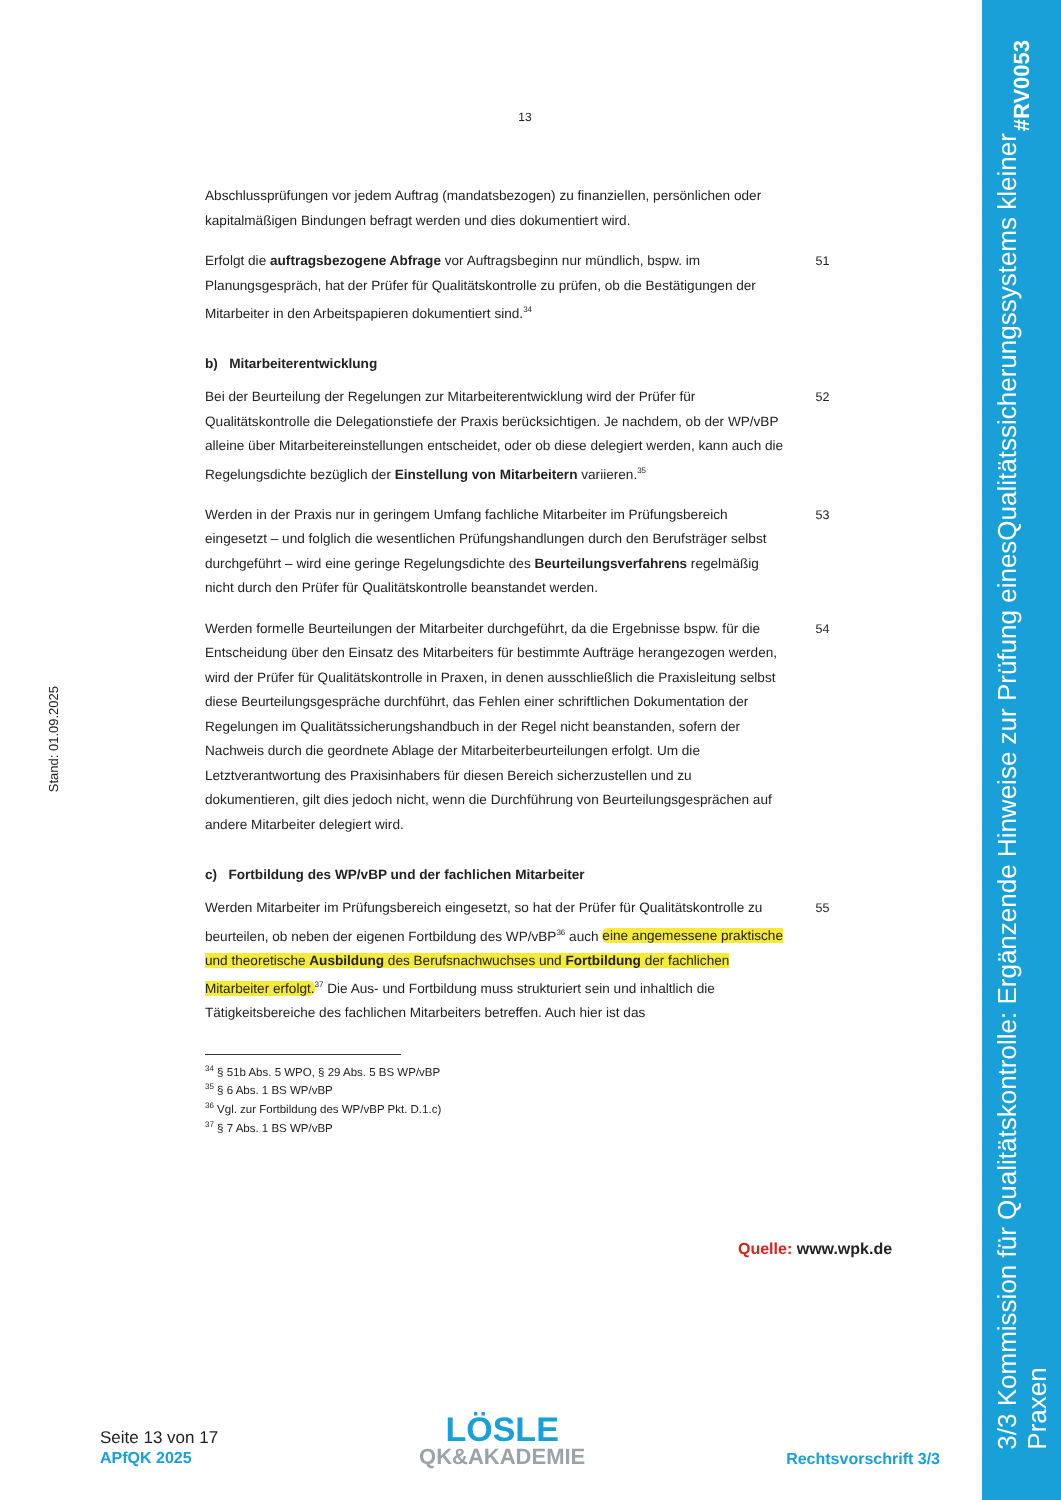Stand: 01.09.2025
13
Abschlussprüfungen vor jedem Auftrag (mandatsbezogen) zu finanziellen, persönlichen oder kapitalmäßigen Bindungen befragt werden und dies dokumentiert wird.
Erfolgt die auftragsbezogene Abfrage vor Auftragsbeginn nur mündlich, bspw. im Planungsgespräch, hat der Prüfer für Qualitätskontrolle zu prüfen, ob die Bestätigungen der Mitarbeiter in den Arbeitspapieren dokumentiert sind.<sup>34</sup>
51
b) Mitarbeiterentwicklung
Bei der Beurteilung der Regelungen zur Mitarbeiterentwicklung wird der Prüfer für Qualitätskontrolle die Delegationstiefe der Praxis berücksichtigen. Je nachdem, ob der WP/vBP alleine über Mitarbeitereinstellungen entscheidet, oder ob diese delegiert werden, kann auch die Regelungsdichte bezüglich der Einstellung von Mitarbeitern variieren.<sup>35</sup>
52
Werden in der Praxis nur in geringem Umfang fachliche Mitarbeiter im Prüfungsbereich eingesetzt – und folglich die wesentlichen Prüfungshandlungen durch den Berufsträger selbst durchgeführt – wird eine geringe Regelungsdichte des Beurteilungsverfahrens regelmäßig nicht durch den Prüfer für Qualitätskontrolle beanstandet werden.
53
Werden formelle Beurteilungen der Mitarbeiter durchgeführt, da die Ergebnisse bspw. für die Entscheidung über den Einsatz des Mitarbeiters für bestimmte Aufträge herangezogen werden, wird der Prüfer für Qualitätskontrolle in Praxen, in denen ausschließlich die Praxisleitung selbst diese Beurteilungsgespräche durchführt, das Fehlen einer schriftlichen Dokumentation der Regelungen im Qualitätssicherungshandbuch in der Regel nicht beanstanden, sofern der Nachweis durch die geordnete Ablage der Mitarbeiterbeurteilungen erfolgt. Um die Letztverantwortung des Praxisinhabers für diesen Bereich sicherzustellen und zu dokumentieren, gilt dies jedoch nicht, wenn die Durchführung von Beurteilungsgesprächen auf andere Mitarbeiter delegiert wird.
54
c) Fortbildung des WP/vBP und der fachlichen Mitarbeiter
Werden Mitarbeiter im Prüfungsbereich eingesetzt, so hat der Prüfer für Qualitätskontrolle zu beurteilen, ob neben der eigenen Fortbildung des WP/vBP<sup>36</sup> auch eine angemessene praktische und theoretische Ausbildung des Berufsnachwuchses und Fortbildung der fachlichen Mitarbeiter erfolgt.<sup>37</sup> Die Aus- und Fortbildung muss strukturiert sein und inhaltlich die Tätigkeitsbereiche des fachlichen Mitarbeiters betreffen. Auch hier ist das
55
<sup>34</sup> § 51b Abs. 5 WPO, § 29 Abs. 5 BS WP/vBP
<sup>35</sup> § 6 Abs. 1 BS WP/vBP
<sup>36</sup> Vgl. zur Fortbildung des WP/vBP Pkt. D.1.c)
<sup>37</sup> § 7 Abs. 1 BS WP/vBP
Quelle: www.wpk.de
Seite 13 von 17
APfQK 2025
LÖSLE
QK&AKADEMIE
Rechtsvorschrift 3/3
#RV0053
3/3 Kommission für Qualitätskontrolle: Ergänzende Hinweise zur Prüfung einesQualitätssicherungssystems kleiner Praxen